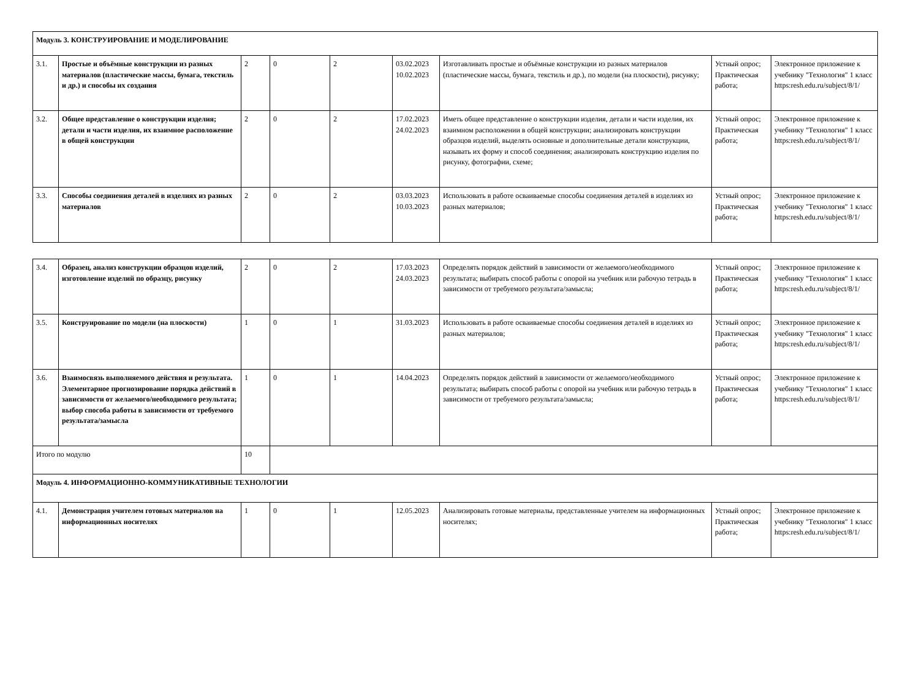| Модуль 3. КОНСТРУИРОВАНИЕ И МОДЕЛИРОВАНИЕ | | | | | | | | |
| 3.1. | Простые и объёмные конструкции из разных материалов (пластические массы, бумага, текстиль и др.) и способы их создания | 2 | 0 | 2 | 03.02.2023 10.02.2023 | Изготавливать простые и объёмные конструкции из разных материалов (пластические массы, бумага, текстиль и др.), по модели (на плоскости), рисунку; | Устный опрос; Практическая работа; | Электронное приложение к учебнику "Технология" 1 класс https:resh.edu.ru/subject/8/1/ |
| 3.2. | Общее представление о конструкции изделия; детали и части изделия, их взаимное расположение в общей конструкции | 2 | 0 | 2 | 17.02.2023 24.02.2023 | Иметь общее представление о конструкции изделия, детали и части изделия, их взаимном расположении в общей конструкции; анализировать конструкции образцов изделий, выделять основные и дополнительные детали конструкции, называть их форму и способ соединения; анализировать конструкцию изделия по рисунку, фотографии, схеме; | Устный опрос; Практическая работа; | Электронное приложение к учебнику "Технология" 1 класс https:resh.edu.ru/subject/8/1/ |
| 3.3. | Способы соединения деталей в изделиях из разных материалов | 2 | 0 | 2 | 03.03.2023 10.03.2023 | Использовать в работе осваиваемые способы соединения деталей в изделиях из разных материалов; | Устный опрос; Практическая работа; | Электронное приложение к учебнику "Технология" 1 класс https:resh.edu.ru/subject/8/1/ |
| 3.4. | Образец, анализ конструкции образцов изделий, изготовление изделий по образцу, рисунку | 2 | 0 | 2 | 17.03.2023 24.03.2023 | Определять порядок действий в зависимости от желаемого/необходимого результата; выбирать способ работы с опорой на учебник или рабочую тетрадь в зависимости от требуемого результата/замысла; | Устный опрос; Практическая работа; | Электронное приложение к учебнику "Технология" 1 класс https:resh.edu.ru/subject/8/1/ |
| 3.5. | Конструирование по модели (на плоскости) | 1 | 0 | 1 | 31.03.2023 | Использовать в работе осваиваемые способы соединения деталей в изделиях из разных материалов; | Устный опрос; Практическая работа; | Электронное приложение к учебнику "Технология" 1 класс https:resh.edu.ru/subject/8/1/ |
| 3.6. | Взаимосвязь выполняемого действия и результата. Элементарное прогнозирование порядка действий в зависимости от желаемого/необходимого результата; выбор способа работы в зависимости от требуемого результата/замысла | 1 | 0 | 1 | 14.04.2023 | Определять порядок действий в зависимости от желаемого/необходимого результата; выбирать способ работы с опорой на учебник или рабочую тетрадь в зависимости от требуемого результата/замысла; | Устный опрос; Практическая работа; | Электронное приложение к учебнику "Технология" 1 класс https:resh.edu.ru/subject/8/1/ |
| Итого по модулю | | 10 | | | | | | |
| Модуль 4. ИНФОРМАЦИОННО-КОММУНИКАТИВНЫЕ ТЕХНОЛОГИИ | | | | | | | | |
| 4.1. | Демонстрация учителем готовых материалов на информационных носителях | 1 | 0 | 1 | 12.05.2023 | Анализировать готовые материалы, представленные учителем на информационных носителях; | Устный опрос; Практическая работа; | Электронное приложение к учебнику "Технология" 1 класс https:resh.edu.ru/subject/8/1/ |